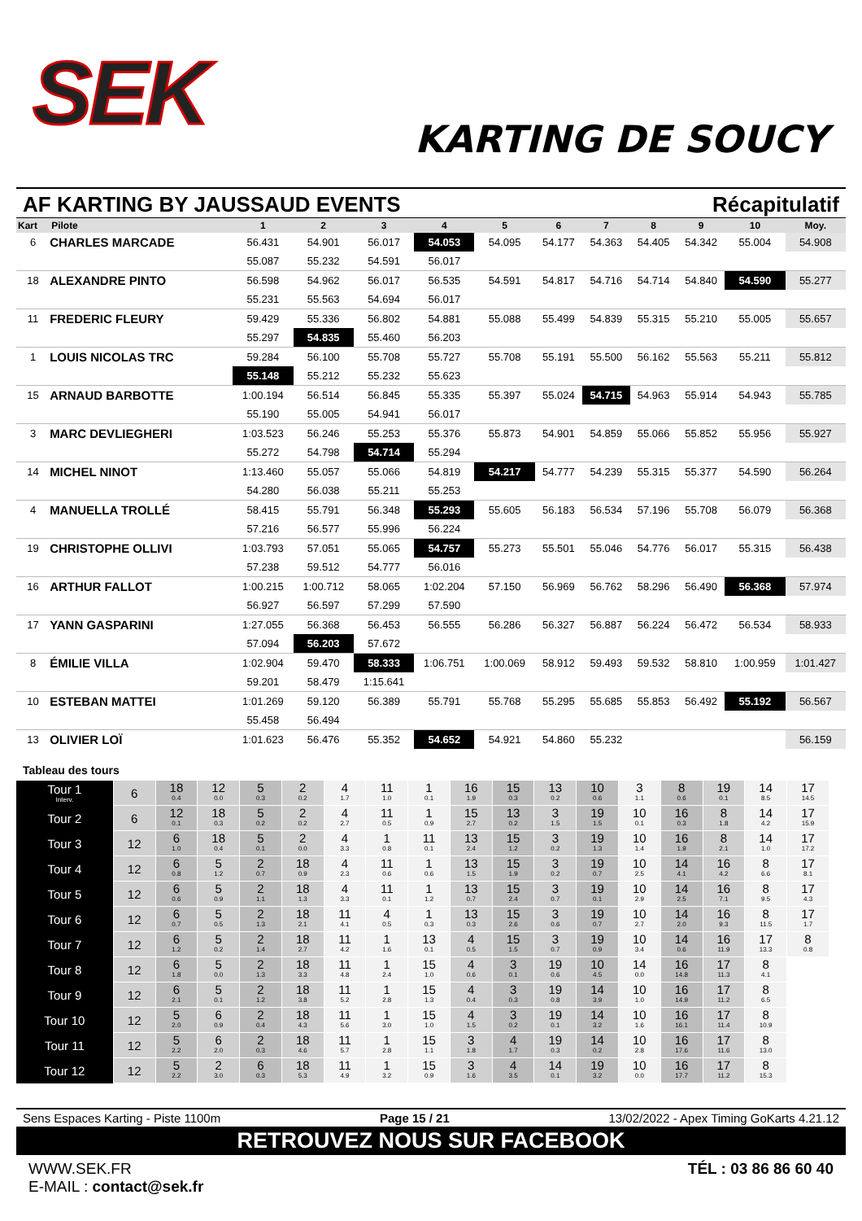SEK
KARTING DE SOUCY
AF KARTING BY JAUSSAUD EVENTS Récapitulatif
| Kart | Pilote | 1 | 2 | 3 | 4 | 5 | 6 | 7 | 8 | 9 | 10 | Moy. |
| --- | --- | --- | --- | --- | --- | --- | --- | --- | --- | --- | --- | --- |
| 6 | CHARLES MARCADE | 56.431 | 54.901 | 56.017 | 54.053 | 54.095 | 54.177 | 54.363 | 54.405 | 54.342 | 55.004 | 54.908 |
| | | 55.087 | 55.232 | 54.591 | 56.017 | | | | | | | |
| 18 | ALEXANDRE PINTO | 56.598 | 54.962 | 56.017 | 56.535 | 54.591 | 54.817 | 54.716 | 54.714 | 54.840 | 54.590 | 55.277 |
| | | 55.231 | 55.563 | 54.694 | 56.017 | | | | | | | |
| 11 | FREDERIC FLEURY | 59.429 | 55.336 | 56.802 | 54.881 | 55.088 | 55.499 | 54.839 | 55.315 | 55.210 | 55.005 | 55.657 |
| | | 55.297 | 54.835 | 55.460 | 56.203 | | | | | | | |
| 1 | LOUIS NICOLAS TRC | 59.284 | 56.100 | 55.708 | 55.727 | 55.708 | 55.191 | 55.500 | 56.162 | 55.563 | 55.211 | 55.812 |
| | | 55.148 | 55.212 | 55.232 | 55.623 | | | | | | | |
| 15 | ARNAUD BARBOTTE | 1:00.194 | 56.514 | 56.845 | 55.335 | 55.397 | 55.024 | 54.715 | 54.963 | 55.914 | 54.943 | 55.785 |
| | | 55.190 | 55.005 | 54.941 | 56.017 | | | | | | | |
| 3 | MARC DEVLIEGHERI | 1:03.523 | 56.246 | 55.253 | 55.376 | 55.873 | 54.901 | 54.859 | 55.066 | 55.852 | 55.956 | 55.927 |
| | | 55.272 | 54.798 | 54.714 | 55.294 | | | | | | | |
| 14 | MICHEL NINOT | 1:13.460 | 55.057 | 55.066 | 54.819 | 54.217 | 54.777 | 54.239 | 55.315 | 55.377 | 54.590 | 56.264 |
| | | 54.280 | 56.038 | 55.211 | 55.253 | | | | | | | |
| 4 | MANUELLA TROLLÉ | 58.415 | 55.791 | 56.348 | 55.293 | 55.605 | 56.183 | 56.534 | 57.196 | 55.708 | 56.079 | 56.368 |
| | | 57.216 | 56.577 | 55.996 | 56.224 | | | | | | | |
| 19 | CHRISTOPHE OLLIVI | 1:03.793 | 57.051 | 55.065 | 54.757 | 55.273 | 55.501 | 55.046 | 54.776 | 56.017 | 55.315 | 56.438 |
| | | 57.238 | 59.512 | 54.777 | 56.016 | | | | | | | |
| 16 | ARTHUR FALLOT | 1:00.215 | 1:00.712 | 58.065 | 1:02.204 | 57.150 | 56.969 | 56.762 | 58.296 | 56.490 | 56.368 | 57.974 |
| | | 56.927 | 56.597 | 57.299 | 57.590 | | | | | | | |
| 17 | YANN GASPARINI | 1:27.055 | 56.368 | 56.453 | 56.555 | 56.286 | 56.327 | 56.887 | 56.224 | 56.472 | 56.534 | 58.933 |
| | | 57.094 | 56.203 | 57.672 | | | | | | | | |
| 8 | ÉMILIE VILLA | 1:02.904 | 59.470 | 58.333 | 1:06.751 | 1:00.069 | 58.912 | 59.493 | 59.532 | 58.810 | 1:00.959 | 1:01.427 |
| | | 59.201 | 58.479 | 1:15.641 | | | | | | | | |
| 10 | ESTEBAN MATTEI | 1:01.269 | 59.120 | 56.389 | 55.791 | 55.768 | 55.295 | 55.685 | 55.853 | 56.492 | 55.192 | 56.567 |
| | | 55.458 | 56.494 | | | | | | | | | |
| 13 | OLIVIER LOÏ | 1:01.623 | 56.476 | 55.352 | 54.652 | 54.921 | 54.860 | 55.232 | | | | 56.159 |
Tableau des tours
| Tour 1 Interv. | 6 | 18 0.4 | 12 0.0 | 5 0.3 | 2 0.2 | 4 1.7 | 11 1.0 | 1 0.1 | 16 1.9 | 15 0.3 | 13 0.2 | 10 0.6 | 3 1.1 | 8 0.6 | 19 0.1 | 14 8.5 | 17 14.5 |
| Tour 2 | 6 | 12 0.1 | 18 0.3 | 5 0.2 | 2 0.2 | 4 2.7 | 11 0.5 | 1 0.9 | 15 2.7 | 13 0.2 | 3 1.5 | 19 1.5 | 10 0.1 | 16 0.3 | 8 1.8 | 14 4.2 | 17 15.9 |
| Tour 3 | 12 | 6 1.0 | 18 0.4 | 5 0.1 | 2 0.0 | 4 3.3 | 1 0.8 | 11 0.1 | 13 2.4 | 15 1.2 | 3 0.2 | 19 1.3 | 10 1.4 | 16 1.9 | 8 2.1 | 14 1.0 | 17 17.2 |
| Tour 4 | 12 | 6 0.8 | 5 1.2 | 2 0.7 | 18 0.9 | 4 2.3 | 11 0.6 | 1 0.6 | 13 1.5 | 15 1.9 | 3 0.2 | 19 0.7 | 10 2.5 | 14 4.1 | 16 4.2 | 8 6.6 | 17 8.1 |
| Tour 5 | 12 | 6 0.6 | 5 0.9 | 2 1.1 | 18 1.3 | 4 3.3 | 11 0.1 | 1 1.2 | 13 0.7 | 15 2.4 | 3 0.7 | 19 0.1 | 10 2.9 | 14 2.5 | 16 7.1 | 8 9.5 | 17 4.3 |
| Tour 6 | 12 | 6 0.7 | 5 0.5 | 2 1.3 | 18 2.1 | 11 4.1 | 4 0.5 | 1 0.3 | 13 0.3 | 15 2.6 | 3 0.6 | 19 0.7 | 10 2.7 | 14 2.0 | 16 9.3 | 8 11.5 | 17 1.7 |
| Tour 7 | 12 | 6 1.2 | 5 0.2 | 2 1.4 | 18 2.7 | 11 4.2 | 1 1.6 | 13 0.1 | 4 0.5 | 15 1.5 | 3 0.7 | 19 0.9 | 10 3.4 | 14 0.6 | 16 11.9 | 17 13.3 | 8 0.8 |
| Tour 8 | 12 | 6 1.8 | 5 0.0 | 2 1.3 | 18 3.3 | 11 4.8 | 1 2.4 | 15 1.0 | 4 0.6 | 3 0.1 | 19 0.6 | 10 4.5 | 14 0.0 | 16 14.8 | 17 11.3 | 8 4.1 | |
| Tour 9 | 12 | 6 2.1 | 5 0.1 | 2 1.2 | 18 3.8 | 11 5.2 | 1 2.8 | 15 1.3 | 4 0.4 | 3 0.3 | 19 0.8 | 14 3.9 | 10 1.0 | 16 14.9 | 17 11.2 | 8 6.5 | |
| Tour 10 | 12 | 5 2.0 | 6 0.9 | 2 0.4 | 18 4.3 | 11 5.6 | 1 3.0 | 15 1.0 | 4 1.5 | 3 0.2 | 19 0.1 | 14 3.2 | 10 1.6 | 16 16.1 | 17 11.4 | 8 10.9 | |
| Tour 11 | 12 | 5 2.2 | 6 2.0 | 2 0.3 | 18 4.6 | 11 5.7 | 1 2.8 | 15 1.1 | 3 1.8 | 4 1.7 | 19 0.3 | 14 0.2 | 10 2.8 | 16 17.6 | 17 11.6 | 8 13.0 | |
| Tour 12 | 12 | 5 2.2 | 2 3.0 | 6 0.3 | 18 5.3 | 11 4.9 | 1 3.2 | 15 0.9 | 3 1.6 | 4 3.5 | 14 0.1 | 19 3.2 | 10 0.0 | 16 17.7 | 17 11.2 | 8 15.3 | |
Sens Espaces Karting - Piste 1100m Page 15 / 21 13/02/2022 - Apex Timing GoKarts 4.21.12
RETROUVEZ NOUS SUR FACEBOOK
WWW.SEK.FR
E-MAIL : contact@sek.fr
TÉL : 03 86 86 60 40